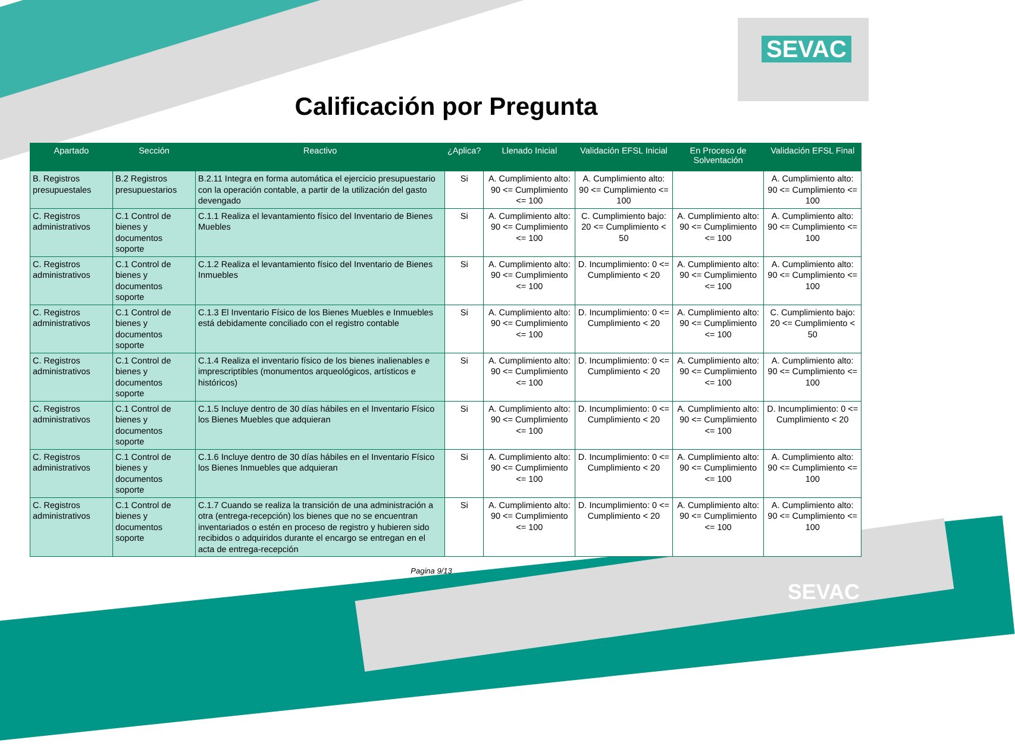SEVAC
Calificación por Pregunta
| Apartado | Sección | Reactivo | ¿Aplica? | Llenado Inicial | Validación EFSL Inicial | En Proceso de Solventación | Validación EFSL Final |
| --- | --- | --- | --- | --- | --- | --- | --- |
| B. Registros presupuestales | B.2 Registros presupuestarios | B.2.11 Integra en forma automática el ejercicio presupuestario con la operación contable, a partir de la utilización del gasto devengado | Si | A. Cumplimiento alto: 90 <= Cumplimiento <= 100 | A. Cumplimiento alto: 90 <= Cumplimiento <= 100 | | A. Cumplimiento alto: 90 <= Cumplimiento <= 100 |
| C. Registros administrativos | C.1 Control de bienes y documentos soporte | C.1.1 Realiza el levantamiento físico del Inventario de Bienes Muebles | Si | A. Cumplimiento alto: 90 <= Cumplimiento <= 100 | C. Cumplimiento bajo: 20 <= Cumplimiento < 50 | A. Cumplimiento alto: 90 <= Cumplimiento <= 100 | A. Cumplimiento alto: 90 <= Cumplimiento <= 100 |
| C. Registros administrativos | C.1 Control de bienes y documentos soporte | C.1.2 Realiza el levantamiento físico del Inventario de Bienes Inmuebles | Si | A. Cumplimiento alto: 90 <= Cumplimiento <= 100 | D. Incumplimiento: 0 <= Cumplimiento < 20 | A. Cumplimiento alto: 90 <= Cumplimiento <= 100 | A. Cumplimiento alto: 90 <= Cumplimiento <= 100 |
| C. Registros administrativos | C.1 Control de bienes y documentos soporte | C.1.3 El Inventario Físico de los Bienes Muebles e Inmuebles está debidamente conciliado con el registro contable | Si | A. Cumplimiento alto: 90 <= Cumplimiento <= 100 | D. Incumplimiento: 0 <= Cumplimiento < 20 | A. Cumplimiento alto: 90 <= Cumplimiento <= 100 | C. Cumplimiento bajo: 20 <= Cumplimiento < 50 |
| C. Registros administrativos | C.1 Control de bienes y documentos soporte | C.1.4 Realiza el inventario físico de los bienes inalienables e imprescriptibles (monumentos arqueológicos, artísticos e históricos) | Si | A. Cumplimiento alto: 90 <= Cumplimiento <= 100 | D. Incumplimiento: 0 <= Cumplimiento < 20 | A. Cumplimiento alto: 90 <= Cumplimiento <= 100 | A. Cumplimiento alto: 90 <= Cumplimiento <= 100 |
| C. Registros administrativos | C.1 Control de bienes y documentos soporte | C.1.5 Incluye dentro de 30 días hábiles en el Inventario Físico los Bienes Muebles que adquieran | Si | A. Cumplimiento alto: 90 <= Cumplimiento <= 100 | D. Incumplimiento: 0 <= Cumplimiento < 20 | A. Cumplimiento alto: 90 <= Cumplimiento <= 100 | D. Incumplimiento: 0 <= Cumplimiento < 20 |
| C. Registros administrativos | C.1 Control de bienes y documentos soporte | C.1.6 Incluye dentro de 30 días hábiles en el Inventario Físico los Bienes Inmuebles que adquieran | Si | A. Cumplimiento alto: 90 <= Cumplimiento <= 100 | D. Incumplimiento: 0 <= Cumplimiento < 20 | A. Cumplimiento alto: 90 <= Cumplimiento <= 100 | A. Cumplimiento alto: 90 <= Cumplimiento <= 100 |
| C. Registros administrativos | C.1 Control de bienes y documentos soporte | C.1.7 Cuando se realiza la transición de una administración a otra (entrega-recepción) los bienes que no se encuentran inventariados o estén en proceso de registro y hubieren sido recibidos o adquiridos durante el encargo se entregan en el acta de entrega-recepción | Si | A. Cumplimiento alto: 90 <= Cumplimiento <= 100 | D. Incumplimiento: 0 <= Cumplimiento < 20 | A. Cumplimiento alto: 90 <= Cumplimiento <= 100 | A. Cumplimiento alto: 90 <= Cumplimiento <= 100 |
Pagina 9/13
SEVAC